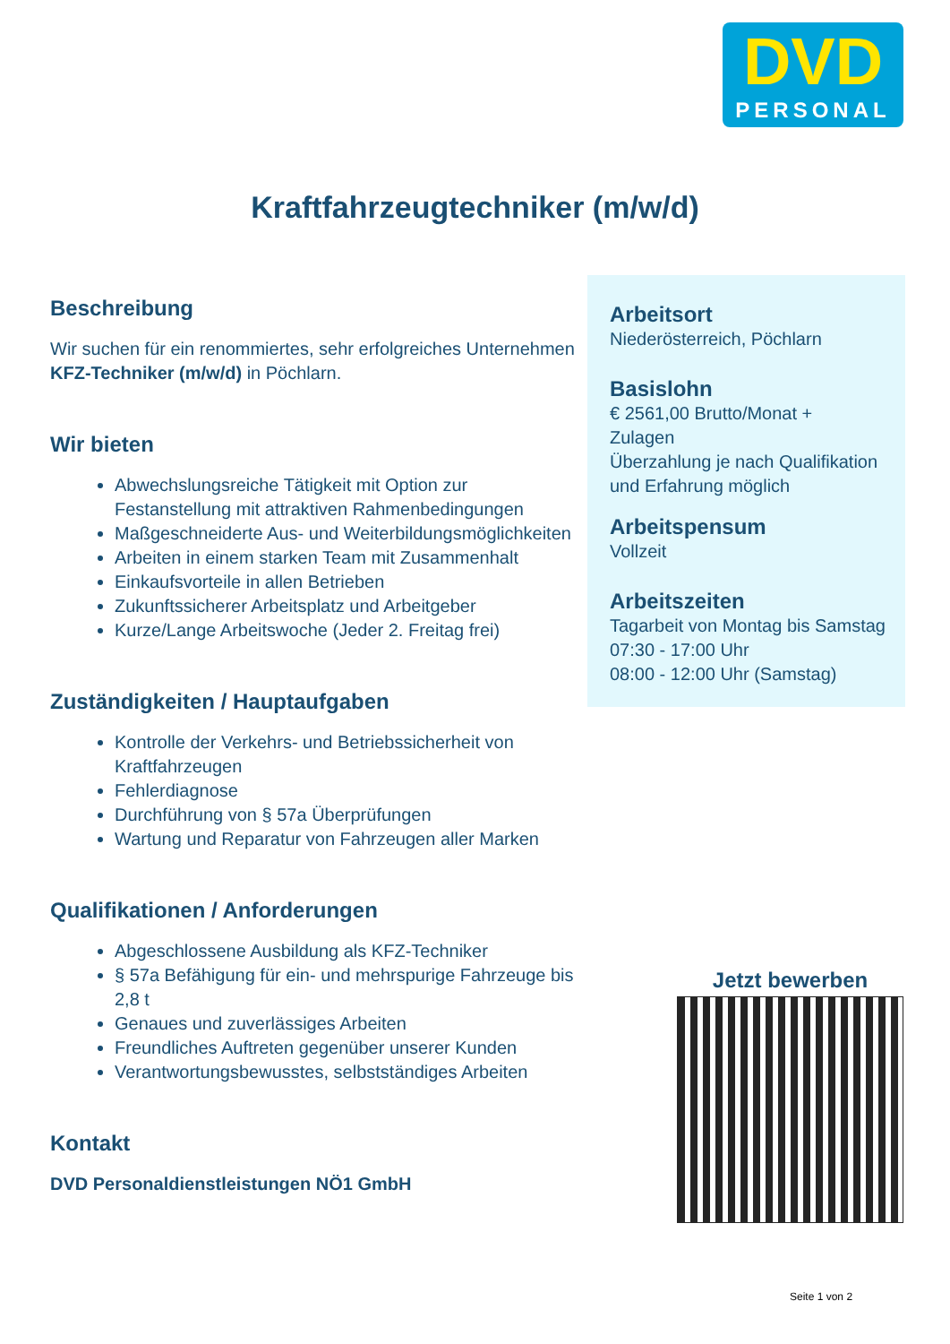DVD
PERSONAL
Kraftfahrzeugtechniker (m/w/d)
Beschreibung
Wir suchen für ein renommiertes, sehr erfolgreiches Unternehmen KFZ-Techniker (m/w/d) in Pöchlarn.
Wir bieten
Abwechslungsreiche Tätigkeit mit Option zur Festanstellung mit attraktiven Rahmenbedingungen
Maßgeschneiderte Aus- und Weiterbildungsmöglichkeiten
Arbeiten in einem starken Team mit Zusammenhalt
Einkaufsvorteile in allen Betrieben
Zukunftssicherer Arbeitsplatz und Arbeitgeber
Kurze/Lange Arbeitswoche (Jeder 2. Freitag frei)
Zuständigkeiten / Hauptaufgaben
Kontrolle der Verkehrs- und Betriebssicherheit von Kraftfahrzeugen
Fehlerdiagnose
Durchführung von § 57a Überprüfungen
Wartung und Reparatur von Fahrzeugen aller Marken
Qualifikationen / Anforderungen
Abgeschlossene Ausbildung als KFZ-Techniker
§ 57a Befähigung für ein- und mehrspurige Fahrzeuge bis 2,8 t
Genaues und zuverlässiges Arbeiten
Freundliches Auftreten gegenüber unserer Kunden
Verantwortungsbewusstes, selbstständiges Arbeiten
Kontakt
DVD Personaldienstleistungen NÖ1 GmbH
Arbeitsort
Niederösterreich, Pöchlarn
Basislohn
€ 2561,00 Brutto/Monat +
Zulagen
Überzahlung je nach Qualifikation und Erfahrung möglich
Arbeitspensum
Vollzeit
Arbeitszeiten
Tagarbeit von Montag bis Samstag
07:30 - 17:00 Uhr
08:00 - 12:00 Uhr (Samstag)
Jetzt bewerben
Seite 1 von 2